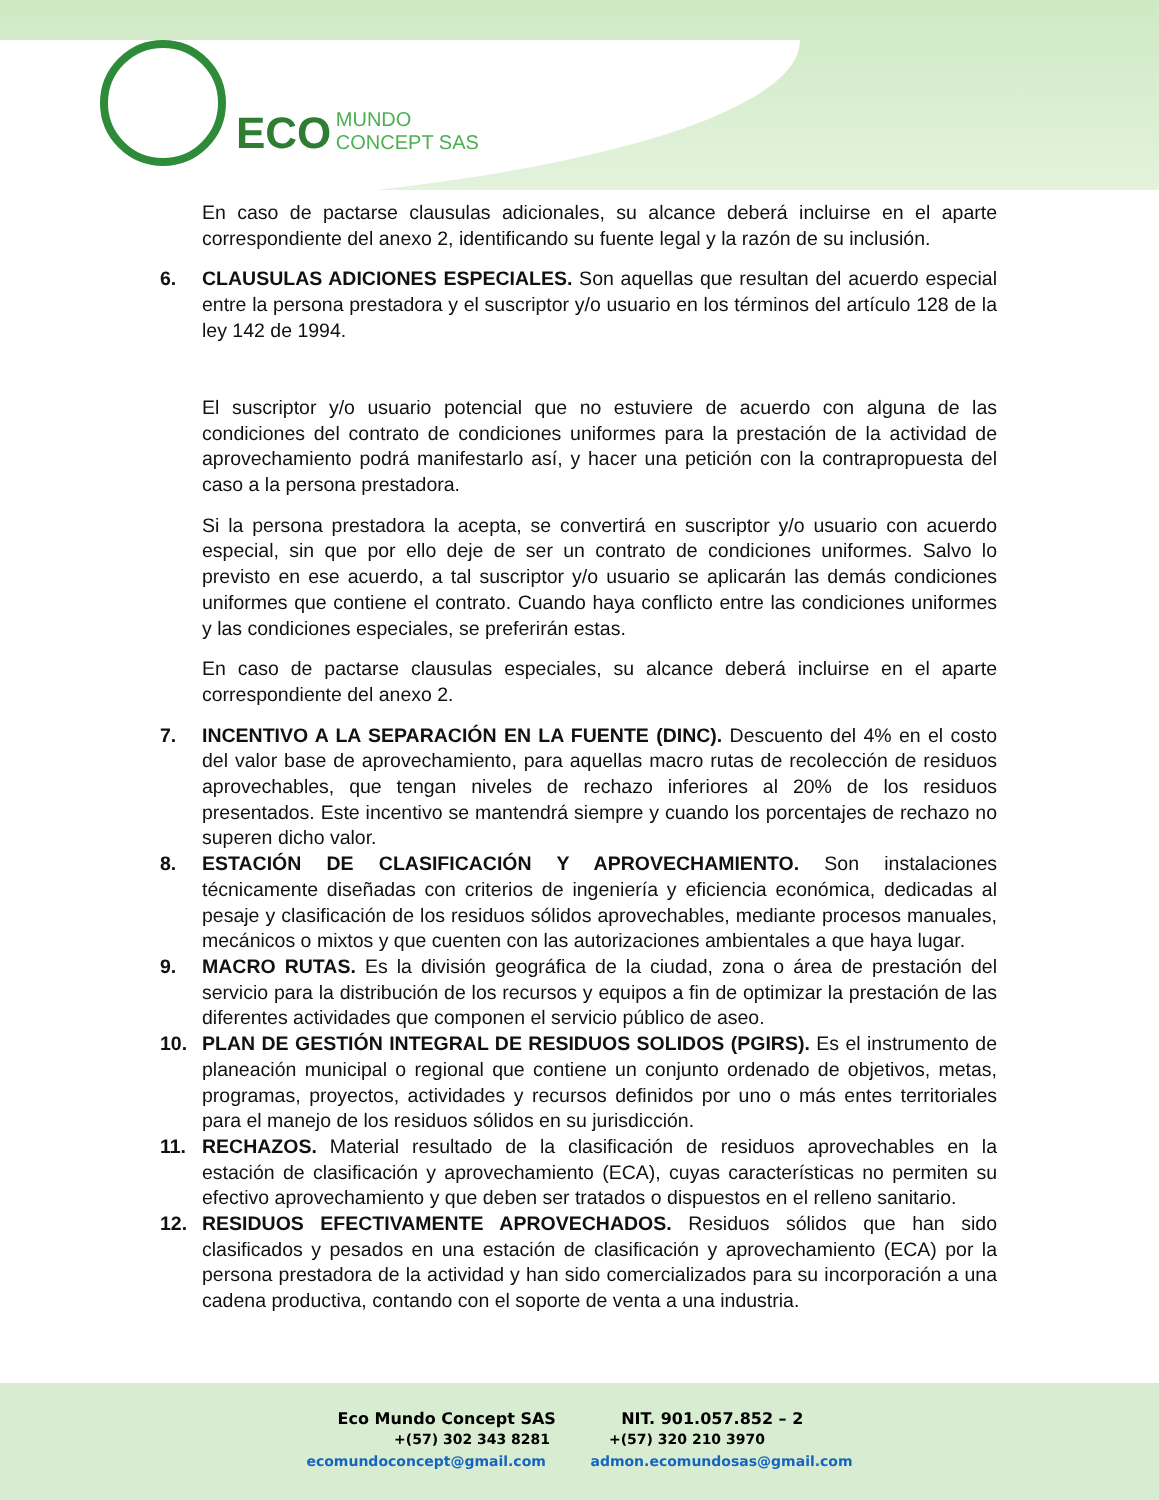ECO MUNDO
CONCEPT SAS
En caso de pactarse clausulas adicionales, su alcance deberá incluirse en el aparte correspondiente del anexo 2, identificando su fuente legal y la razón de su inclusión.
6. CLAUSULAS ADICIONES ESPECIALES. Son aquellas que resultan del acuerdo especial entre la persona prestadora y el suscriptor y/o usuario en los términos del artículo 128 de la ley 142 de 1994.
El suscriptor y/o usuario potencial que no estuviere de acuerdo con alguna de las condiciones del contrato de condiciones uniformes para la prestación de la actividad de aprovechamiento podrá manifestarlo así, y hacer una petición con la contrapropuesta del caso a la persona prestadora.
Si la persona prestadora la acepta, se convertirá en suscriptor y/o usuario con acuerdo especial, sin que por ello deje de ser un contrato de condiciones uniformes. Salvo lo previsto en ese acuerdo, a tal suscriptor y/o usuario se aplicarán las demás condiciones uniformes que contiene el contrato. Cuando haya conflicto entre las condiciones uniformes y las condiciones especiales, se preferirán estas.
En caso de pactarse clausulas especiales, su alcance deberá incluirse en el aparte correspondiente del anexo 2.
7. INCENTIVO A LA SEPARACIÓN EN LA FUENTE (DINC). Descuento del 4% en el costo del valor base de aprovechamiento, para aquellas macro rutas de recolección de residuos aprovechables, que tengan niveles de rechazo inferiores al 20% de los residuos presentados. Este incentivo se mantendrá siempre y cuando los porcentajes de rechazo no superen dicho valor.
8. ESTACIÓN DE CLASIFICACIÓN Y APROVECHAMIENTO. Son instalaciones técnicamente diseñadas con criterios de ingeniería y eficiencia económica, dedicadas al pesaje y clasificación de los residuos sólidos aprovechables, mediante procesos manuales, mecánicos o mixtos y que cuenten con las autorizaciones ambientales a que haya lugar.
9. MACRO RUTAS. Es la división geográfica de la ciudad, zona o área de prestación del servicio para la distribución de los recursos y equipos a fin de optimizar la prestación de las diferentes actividades que componen el servicio público de aseo.
10. PLAN DE GESTIÓN INTEGRAL DE RESIDUOS SOLIDOS (PGIRS). Es el instrumento de planeación municipal o regional que contiene un conjunto ordenado de objetivos, metas, programas, proyectos, actividades y recursos definidos por uno o más entes territoriales para el manejo de los residuos sólidos en su jurisdicción.
11. RECHAZOS. Material resultado de la clasificación de residuos aprovechables en la estación de clasificación y aprovechamiento (ECA), cuyas características no permiten su efectivo aprovechamiento y que deben ser tratados o dispuestos en el relleno sanitario.
12. RESIDUOS EFECTIVAMENTE APROVECHADOS. Residuos sólidos que han sido clasificados y pesados en una estación de clasificación y aprovechamiento (ECA) por la persona prestadora de la actividad y han sido comercializados para su incorporación a una cadena productiva, contando con el soporte de venta a una industria.
Eco Mundo Concept SAS NIT. 901.057.852 – 2
+(57) 302 343 8281 +(57) 320 210 3970
ecomundoconcept@gmail.com admon.ecomundosas@gmail.com